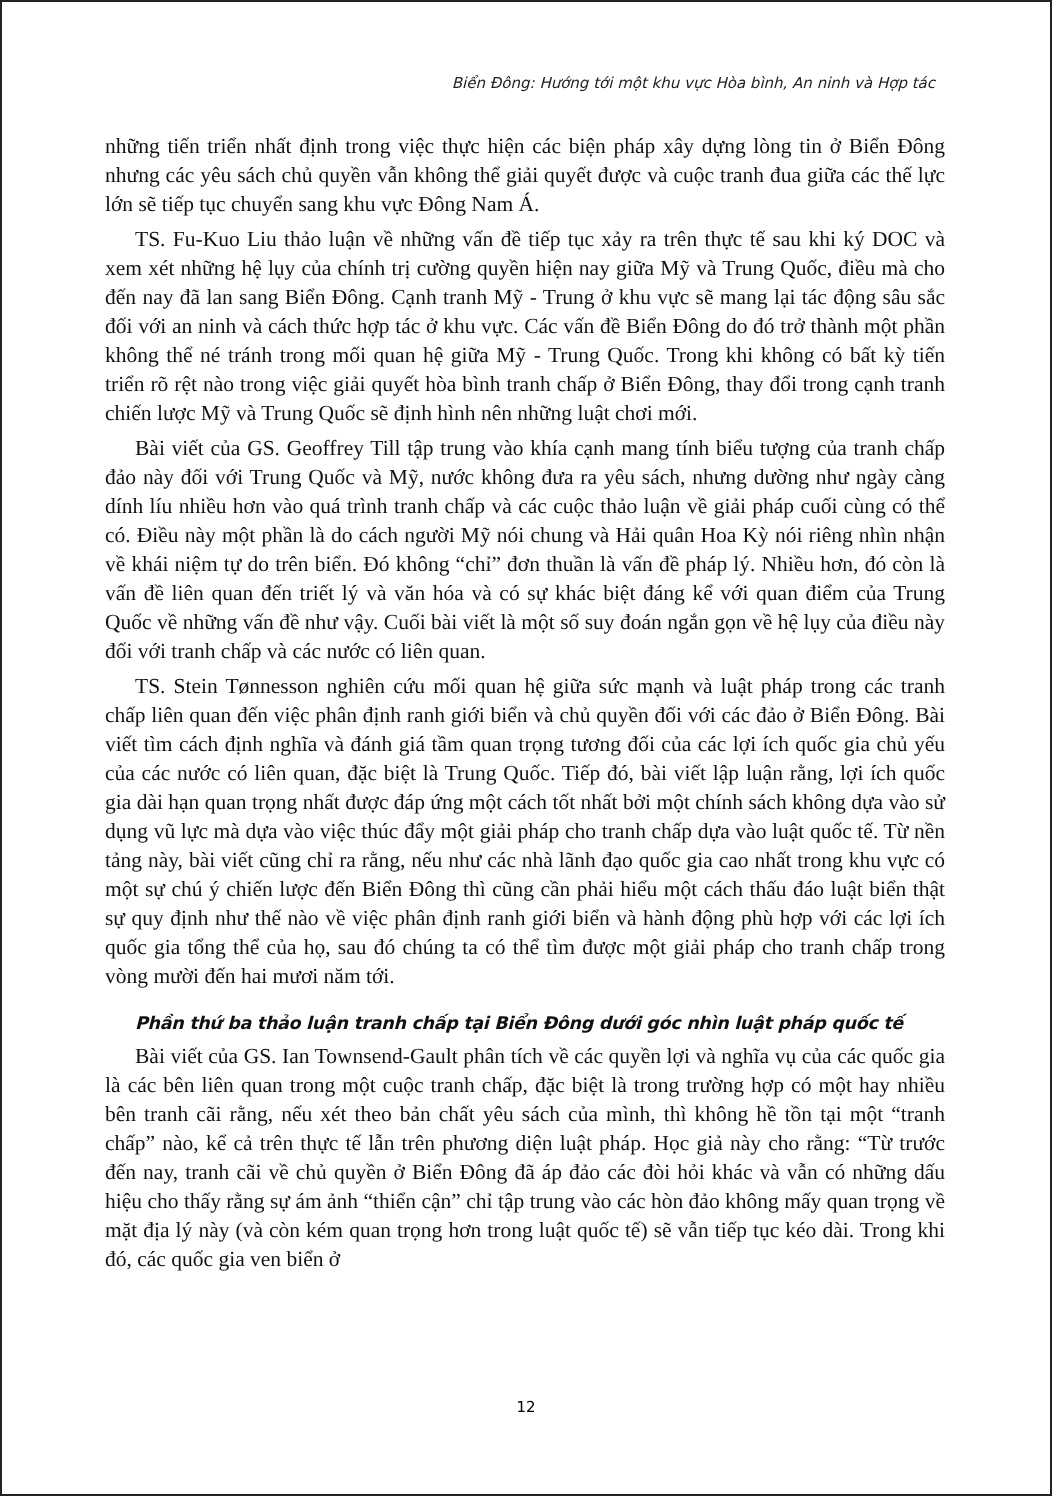Biển Đông: Hướng tới một khu vực Hòa bình, An ninh và Hợp tác
những tiến triển nhất định trong việc thực hiện các biện pháp xây dựng lòng tin ở Biển Đông nhưng các yêu sách chủ quyền vẫn không thể giải quyết được và cuộc tranh đua giữa các thế lực lớn sẽ tiếp tục chuyển sang khu vực Đông Nam Á.
TS. Fu-Kuo Liu thảo luận về những vấn đề tiếp tục xảy ra trên thực tế sau khi ký DOC và xem xét những hệ lụy của chính trị cường quyền hiện nay giữa Mỹ và Trung Quốc, điều mà cho đến nay đã lan sang Biển Đông. Cạnh tranh Mỹ - Trung ở khu vực sẽ mang lại tác động sâu sắc đối với an ninh và cách thức hợp tác ở khu vực. Các vấn đề Biển Đông do đó trở thành một phần không thể né tránh trong mối quan hệ giữa Mỹ - Trung Quốc. Trong khi không có bất kỳ tiến triển rõ rệt nào trong việc giải quyết hòa bình tranh chấp ở Biển Đông, thay đổi trong cạnh tranh chiến lược Mỹ và Trung Quốc sẽ định hình nên những luật chơi mới.
Bài viết của GS. Geoffrey Till tập trung vào khía cạnh mang tính biểu tượng của tranh chấp đảo này đối với Trung Quốc và Mỹ, nước không đưa ra yêu sách, nhưng dường như ngày càng dính líu nhiều hơn vào quá trình tranh chấp và các cuộc thảo luận về giải pháp cuối cùng có thể có. Điều này một phần là do cách người Mỹ nói chung và Hải quân Hoa Kỳ nói riêng nhìn nhận về khái niệm tự do trên biển. Đó không “chỉ” đơn thuần là vấn đề pháp lý. Nhiều hơn, đó còn là vấn đề liên quan đến triết lý và văn hóa và có sự khác biệt đáng kể với quan điểm của Trung Quốc về những vấn đề như vậy. Cuối bài viết là một số suy đoán ngắn gọn về hệ lụy của điều này đối với tranh chấp và các nước có liên quan.
TS. Stein Tønnesson nghiên cứu mối quan hệ giữa sức mạnh và luật pháp trong các tranh chấp liên quan đến việc phân định ranh giới biển và chủ quyền đối với các đảo ở Biển Đông. Bài viết tìm cách định nghĩa và đánh giá tầm quan trọng tương đối của các lợi ích quốc gia chủ yếu của các nước có liên quan, đặc biệt là Trung Quốc. Tiếp đó, bài viết lập luận rằng, lợi ích quốc gia dài hạn quan trọng nhất được đáp ứng một cách tốt nhất bởi một chính sách không dựa vào sử dụng vũ lực mà dựa vào việc thúc đẩy một giải pháp cho tranh chấp dựa vào luật quốc tế. Từ nền tảng này, bài viết cũng chỉ ra rằng, nếu như các nhà lãnh đạo quốc gia cao nhất trong khu vực có một sự chú ý chiến lược đến Biển Đông thì cũng cần phải hiểu một cách thấu đáo luật biển thật sự quy định như thế nào về việc phân định ranh giới biển và hành động phù hợp với các lợi ích quốc gia tổng thể của họ, sau đó chúng ta có thể tìm được một giải pháp cho tranh chấp trong vòng mười đến hai mươi năm tới.
Phần thứ ba thảo luận tranh chấp tại Biển Đông dưới góc nhìn luật pháp quốc tế
Bài viết của GS. Ian Townsend-Gault phân tích về các quyền lợi và nghĩa vụ của các quốc gia là các bên liên quan trong một cuộc tranh chấp, đặc biệt là trong trường hợp có một hay nhiều bên tranh cãi rằng, nếu xét theo bản chất yêu sách của mình, thì không hề tồn tại một “tranh chấp” nào, kể cả trên thực tế lẫn trên phương diện luật pháp. Học giả này cho rằng: “Từ trước đến nay, tranh cãi về chủ quyền ở Biển Đông đã áp đảo các đòi hỏi khác và vẫn có những dấu hiệu cho thấy rằng sự ám ảnh “thiển cận” chỉ tập trung vào các hòn đảo không mấy quan trọng về mặt địa lý này (và còn kém quan trọng hơn trong luật quốc tế) sẽ vẫn tiếp tục kéo dài. Trong khi đó, các quốc gia ven biển ở
12